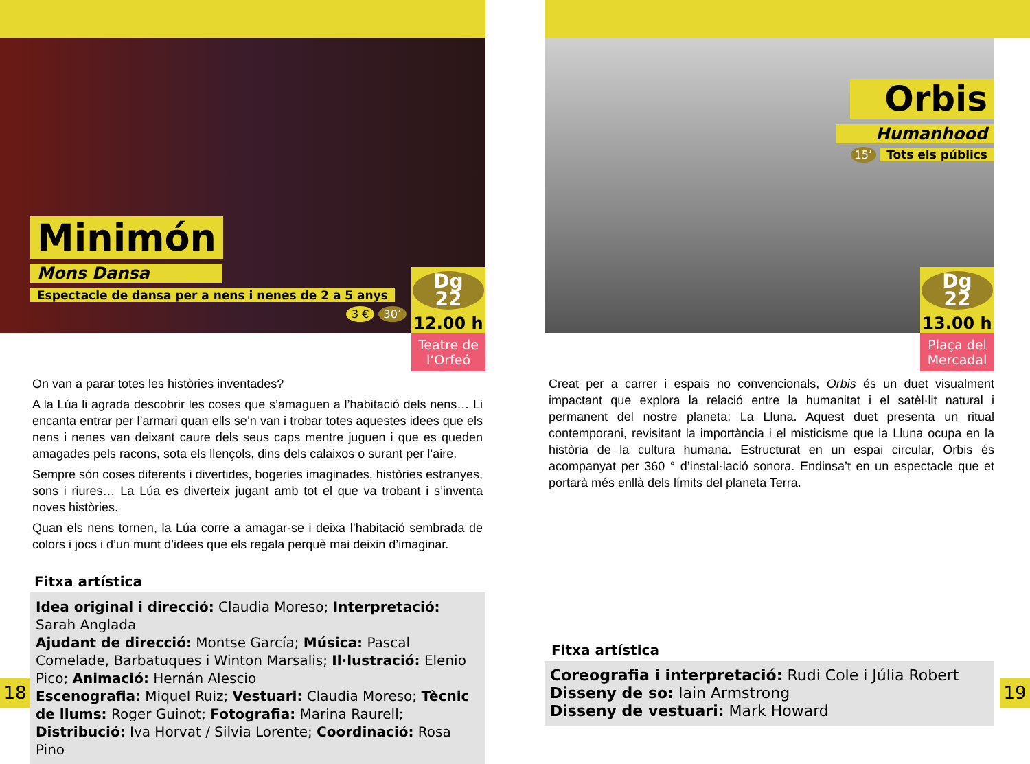Minimón
Mons Dansa
Espectacle de dansa per a nens i nenes de 2 a 5 anys
3 € 30’
Dg
22
12.00 h
Teatre de l’Orfeó
On van a parar totes les històries inventades?
A la Lúa li agrada descobrir les coses que s’amaguen a l’habitació dels nens… Li encanta entrar per l’armari quan ells se’n van i trobar totes aquestes idees que els nens i nenes van deixant caure dels seus caps mentre juguen i que es queden amagades pels racons, sota els llençols, dins dels calaixos o surant per l’aire.
Sempre són coses diferents i divertides, bogeries imaginades, històries estranyes, sons i riures… La Lúa es diverteix jugant amb tot el que va trobant i s’inventa noves històries.
Quan els nens tornen, la Lúa corre a amagar-se i deixa l’habitació sembrada de colors i jocs i d’un munt d’idees que els regala perquè mai deixin d’imaginar.
Fitxa artística
Idea original i direcció: Claudia Moreso; Interpretació: Sarah Anglada
Ajudant de direcció: Montse García; Música: Pascal Comelade, Barbatuques i Winton Marsalis; Il·lustració: Elenio Pico; Animació: Hernán Alescio
Escenografia: Miquel Ruiz; Vestuari: Claudia Moreso; Tècnic de llums: Roger Guinot; Fotografia: Marina Raurell; Distribució: Iva Horvat / Silvia Lorente; Coordinació: Rosa Pino
18
Orbis
Humanhood
15’
Tots els públics
Dg
22
13.00 h
Plaça del Mercadal
Creat per a carrer i espais no convencionals, Orbis és un duet visualment impactant que explora la relació entre la humanitat i el satèl·lit natural i permanent del nostre planeta: La Lluna. Aquest duet presenta un ritual contemporani, revisitant la importància i el misticisme que la Lluna ocupa en la història de la cultura humana. Estructurat en un espai circular, Orbis és acompanyat per 360 ° d’instal·lació sonora. Endinsa’t en un espectacle que et portarà més enllà dels límits del planeta Terra.
Fitxa artística
Coreografia i interpretació: Rudi Cole i Júlia Robert
Disseny de so: Iain Armstrong
Disseny de vestuari: Mark Howard
19